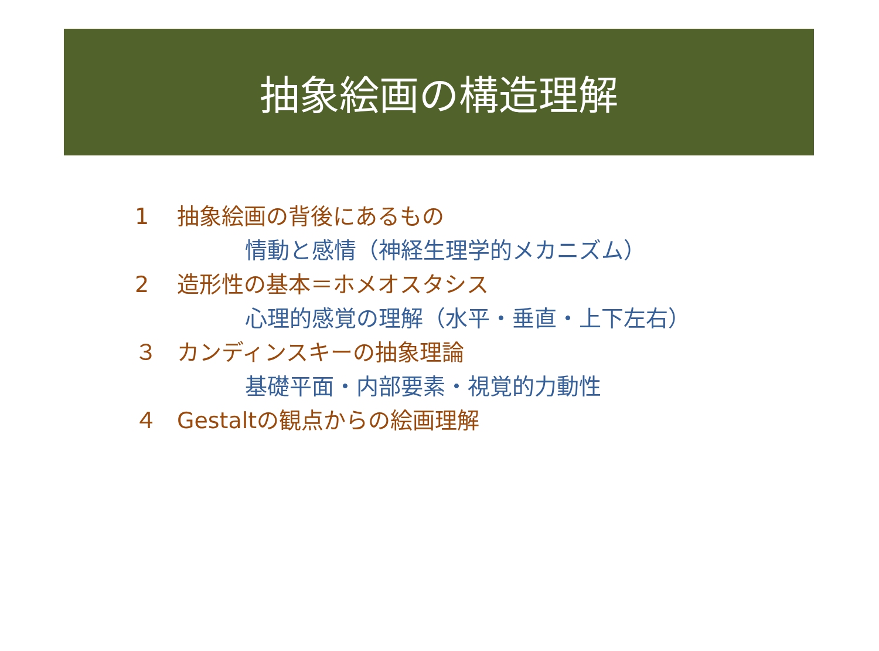抽象絵画の構造理解
1 抽象絵画の背後にあるもの
情動と感情（神経生理学的メカニズム）
2 造形性の基本＝ホメオスタシス
心理的感覚の理解（水平・垂直・上下左右）
３ カンディンスキーの抽象理論
基礎平面・内部要素・視覚的力動性
４ Gestaltの観点からの絵画理解